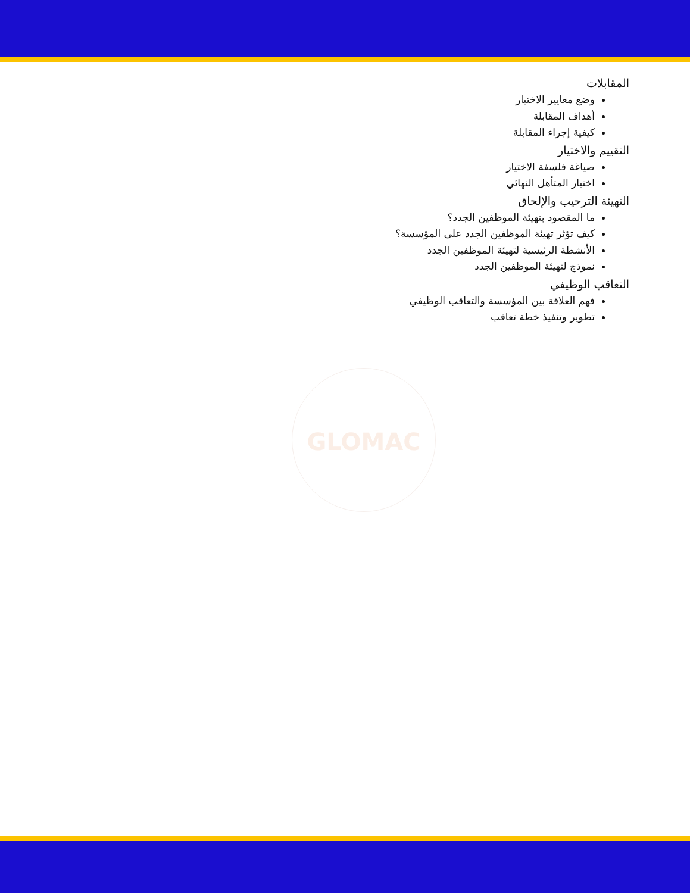المقابلات
وضع معايير الاختيار
أهداف المقابلة
كيفية إجراء المقابلة
التقييم والاختيار
صياغة فلسفة الاختيار
اختيار المتأهل النهائي
التهيئة الترحيب والإلحاق
ما المقصود بتهيئة الموظفين الجدد؟
كيف تؤثر تهيئة الموظفين الجدد على المؤسسة؟
الأنشطة الرئيسية لتهيئة الموظفين الجدد
نموذج لتهيئة الموظفين الجدد
التعاقب الوظيفي
فهم العلاقة بين المؤسسة والتعاقب الوظيفي
تطوير وتنفيذ خطة تعاقب
GLOMAC